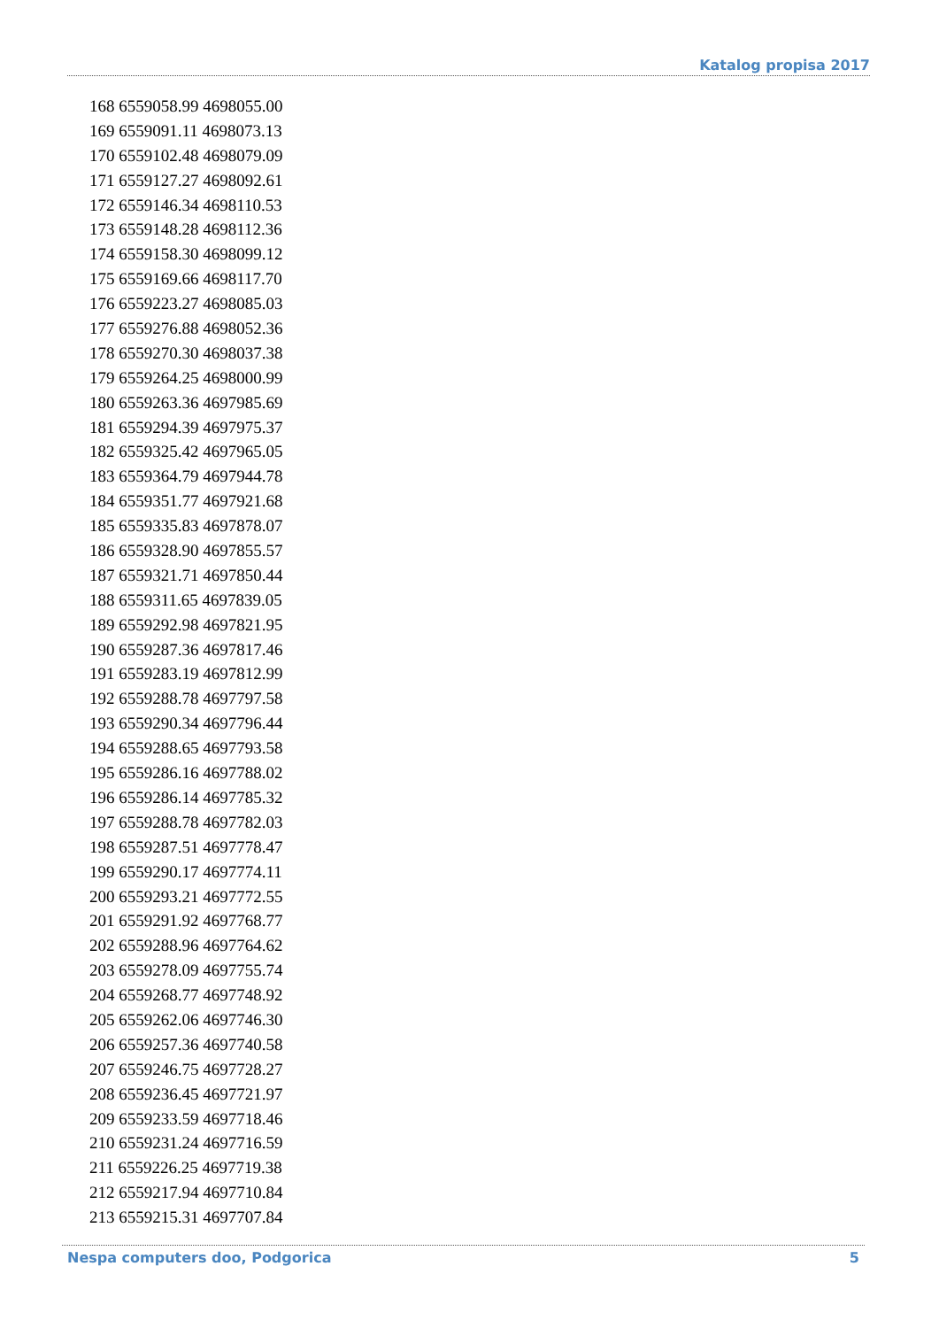Katalog propisa 2017
168 6559058.99 4698055.00
169 6559091.11 4698073.13
170 6559102.48 4698079.09
171 6559127.27 4698092.61
172 6559146.34 4698110.53
173 6559148.28 4698112.36
174 6559158.30 4698099.12
175 6559169.66 4698117.70
176 6559223.27 4698085.03
177 6559276.88 4698052.36
178 6559270.30 4698037.38
179 6559264.25 4698000.99
180 6559263.36 4697985.69
181 6559294.39 4697975.37
182 6559325.42 4697965.05
183 6559364.79 4697944.78
184 6559351.77 4697921.68
185 6559335.83 4697878.07
186 6559328.90 4697855.57
187 6559321.71 4697850.44
188 6559311.65 4697839.05
189 6559292.98 4697821.95
190 6559287.36 4697817.46
191 6559283.19 4697812.99
192 6559288.78 4697797.58
193 6559290.34 4697796.44
194 6559288.65 4697793.58
195 6559286.16 4697788.02
196 6559286.14 4697785.32
197 6559288.78 4697782.03
198 6559287.51 4697778.47
199 6559290.17 4697774.11
200 6559293.21 4697772.55
201 6559291.92 4697768.77
202 6559288.96 4697764.62
203 6559278.09 4697755.74
204 6559268.77 4697748.92
205 6559262.06 4697746.30
206 6559257.36 4697740.58
207 6559246.75 4697728.27
208 6559236.45 4697721.97
209 6559233.59 4697718.46
210 6559231.24 4697716.59
211 6559226.25 4697719.38
212 6559217.94 4697710.84
213 6559215.31 4697707.84
Nespa computers doo, Podgorica 5